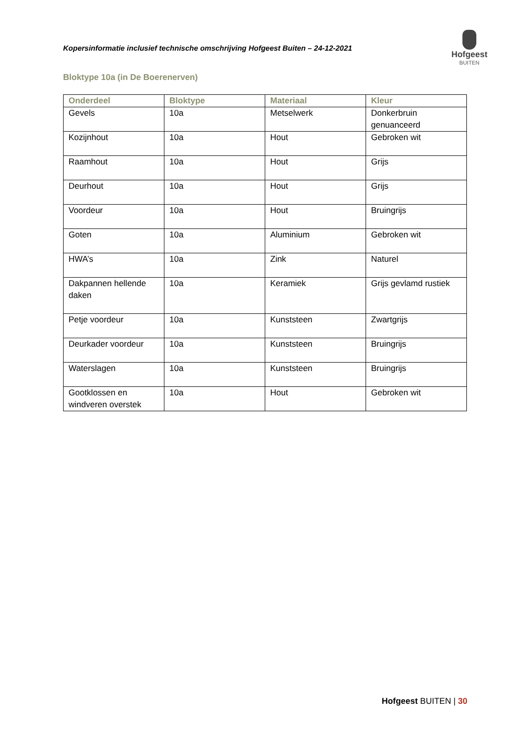Kopersinformatie inclusief technische omschrijving Hofgeest Buiten – 24-12-2021
Hofgeest
BUITEN
Bloktype 10a (in De Boerenerven)
| Onderdeel | Bloktype | Materiaal | Kleur |
| --- | --- | --- | --- |
| Gevels | 10a | Metselwerk | Donkerbruin genuanceerd |
| Kozijnhout | 10a | Hout | Gebroken wit |
| Raamhout | 10a | Hout | Grijs |
| Deurhout | 10a | Hout | Grijs |
| Voordeur | 10a | Hout | Bruingrijs |
| Goten | 10a | Aluminium | Gebroken wit |
| HWA’s | 10a | Zink | Naturel |
| Dakpannen hellende daken | 10a | Keramiek | Grijs gevlamd rustiek |
| Petje voordeur | 10a | Kunststeen | Zwartgrijs |
| Deurkader voordeur | 10a | Kunststeen | Bruingrijs |
| Waterslagen | 10a | Kunststeen | Bruingrijs |
| Gootklossen en windveren overstek | 10a | Hout | Gebroken wit |
Hofgeest BUITEN | 30